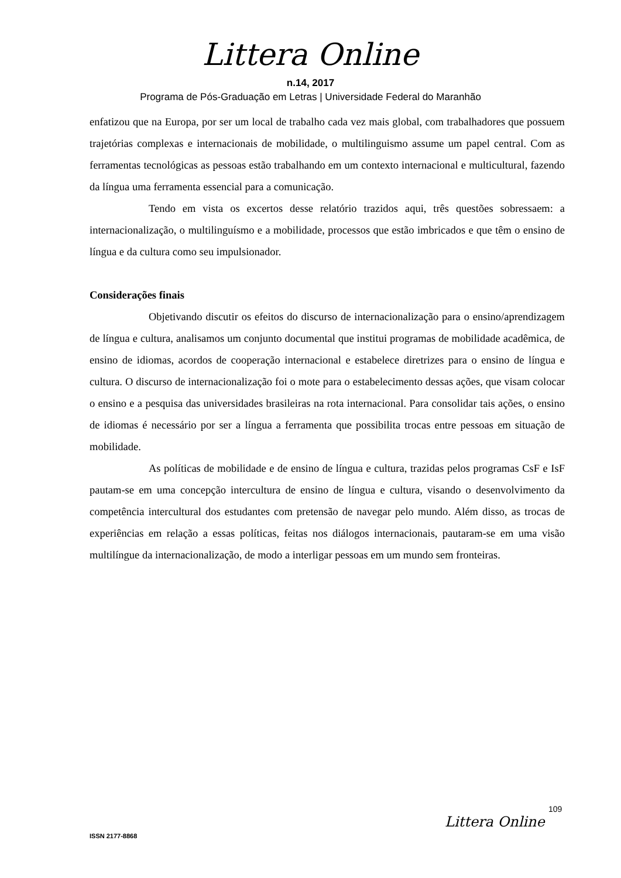Littera Online
n.14, 2017
Programa de Pós-Graduação em Letras | Universidade Federal do Maranhão
enfatizou que na Europa, por ser um local de trabalho cada vez mais global, com trabalhadores que possuem trajetórias complexas e internacionais de mobilidade, o multilinguismo assume um papel central. Com as ferramentas tecnológicas as pessoas estão trabalhando em um contexto internacional e multicultural, fazendo da língua uma ferramenta essencial para a comunicação.
Tendo em vista os excertos desse relatório trazidos aqui, três questões sobressaem: a internacionalização, o multilinguísmo e a mobilidade, processos que estão imbricados e que têm o ensino de língua e da cultura como seu impulsionador.
Considerações finais
Objetivando discutir os efeitos do discurso de internacionalização para o ensino/aprendizagem de língua e cultura, analisamos um conjunto documental que institui programas de mobilidade acadêmica, de ensino de idiomas, acordos de cooperação internacional e estabelece diretrizes para o ensino de língua e cultura. O discurso de internacionalização foi o mote para o estabelecimento dessas ações, que visam colocar o ensino e a pesquisa das universidades brasileiras na rota internacional. Para consolidar tais ações, o ensino de idiomas é necessário por ser a língua a ferramenta que possibilita trocas entre pessoas em situação de mobilidade.
As políticas de mobilidade e de ensino de língua e cultura, trazidas pelos programas CsF e IsF pautam-se em uma concepção intercultura de ensino de língua e cultura, visando o desenvolvimento da competência intercultural dos estudantes com pretensão de navegar pelo mundo. Além disso, as trocas de experiências em relação a essas políticas, feitas nos diálogos internacionais, pautaram-se em uma visão multilíngue da internacionalização, de modo a interligar pessoas em um mundo sem fronteiras.
109
Littera Online
ISSN 2177-8868